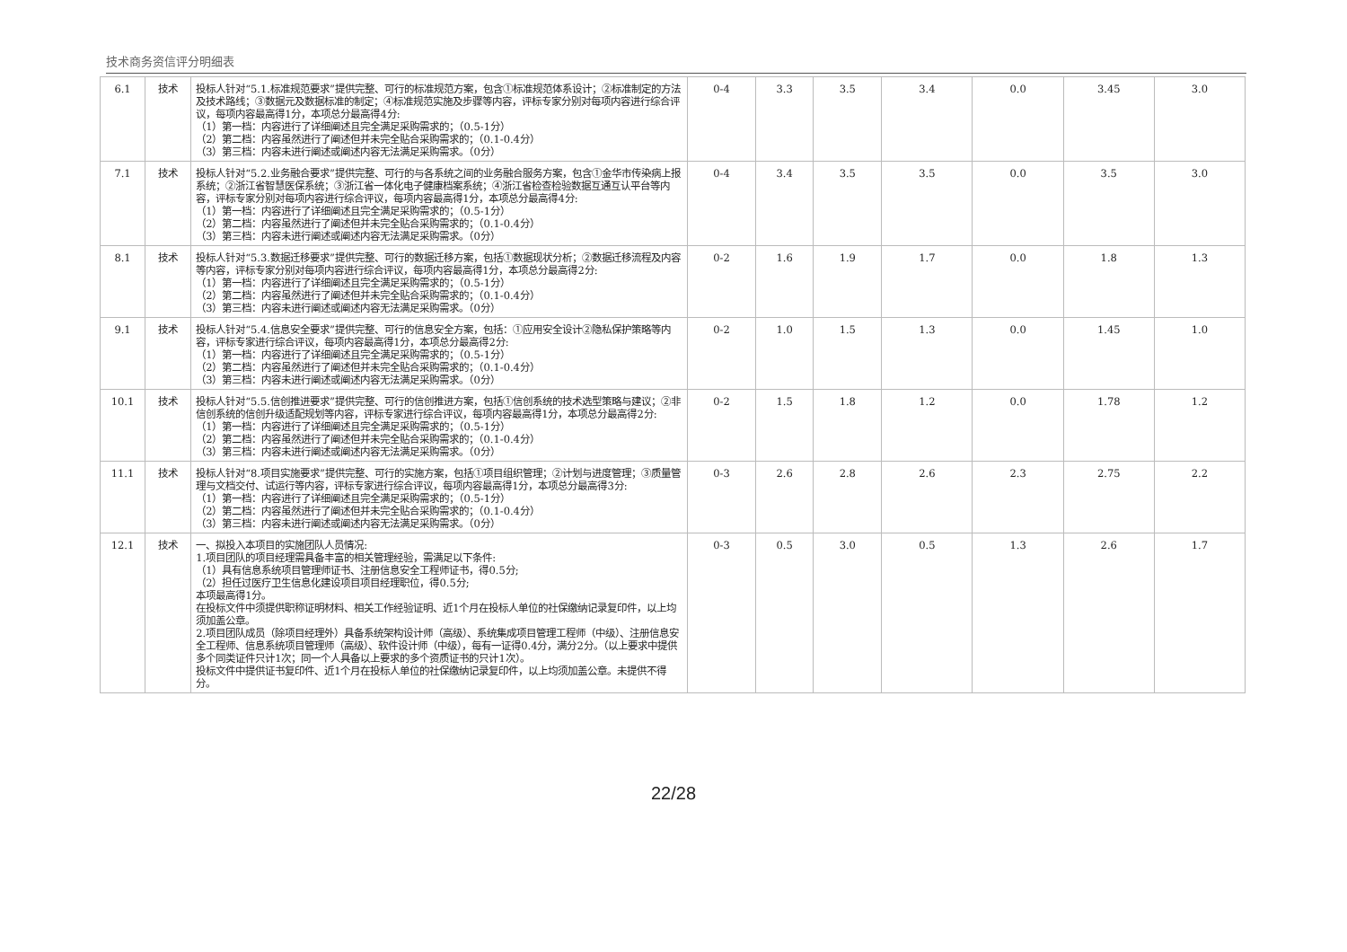技术商务资信评分明细表
| 6.1 | 技术 | 投标人针对“5.1.标准规范要求”提供完整、可行的标准规范方案，包含①标准规范体系设计；②标准制定的方法及技术路线；③数据元及数据标准的制定；④标准规范实施及步骤等内容，评标专家分别对每项内容进行综合评议，每项内容最高得1分，本项总分最高得4分: （1）第一档：内容进行了详细阐述且完全满足采购需求的；（0.5-1分） （2）第二档：内容虽然进行了阐述但并未完全贴合采购需求的；（0.1-0.4分） （3）第三档：内容未进行阐述或阐述内容无法满足采购需求。（0分） | 0-4 | 3.3 | 3.5 | 3.4 | 0.0 | 3.45 | 3.0 |
| 7.1 | 技术 | 投标人针对“5.2.业务融合要求”提供完整、可行的与各系统之间的业务融合服务方案，包含①金华市传染病上报系统；②浙江省智慧医保系统；③浙江省一体化电子健康档案系统；④浙江省检查检验数据互通互认平台等内容，评标专家分别对每项内容进行综合评议，每项内容最高得1分，本项总分最高得4分: （1）第一档：内容进行了详细阐述且完全满足采购需求的；（0.5-1分） （2）第二档：内容虽然进行了阐述但并未完全贴合采购需求的；（0.1-0.4分） （3）第三档：内容未进行阐述或阐述内容无法满足采购需求。（0分） | 0-4 | 3.4 | 3.5 | 3.5 | 0.0 | 3.5 | 3.0 |
| 8.1 | 技术 | 投标人针对“5.3.数据迁移要求”提供完整、可行的数据迁移方案，包括①数据现状分析；②数据迁移流程及内容等内容，评标专家分别对每项内容进行综合评议，每项内容最高得1分，本项总分最高得2分: （1）第一档：内容进行了详细阐述且完全满足采购需求的；（0.5-1分） （2）第二档：内容虽然进行了阐述但并未完全贴合采购需求的；（0.1-0.4分） （3）第三档：内容未进行阐述或阐述内容无法满足采购需求。（0分） | 0-2 | 1.6 | 1.9 | 1.7 | 0.0 | 1.8 | 1.3 |
| 9.1 | 技术 | 投标人针对“5.4.信息安全要求”提供完整、可行的信息安全方案，包括：①应用安全设计②隐私保护策略等内容，评标专家进行综合评议，每项内容最高得1分，本项总分最高得2分: （1）第一档：内容进行了详细阐述且完全满足采购需求的；（0.5-1分） （2）第二档：内容虽然进行了阐述但并未完全贴合采购需求的；（0.1-0.4分） （3）第三档：内容未进行阐述或阐述内容无法满足采购需求。（0分） | 0-2 | 1.0 | 1.5 | 1.3 | 0.0 | 1.45 | 1.0 |
| 10.1 | 技术 | 投标人针对“5.5.信创推进要求”提供完整、可行的信创推进方案，包括①信创系统的技术选型策略与建议；②非信创系统的信创升级适配规划等内容，评标专家进行综合评议，每项内容最高得1分，本项总分最高得2分: （1）第一档：内容进行了详细阐述且完全满足采购需求的；（0.5-1分） （2）第二档：内容虽然进行了阐述但并未完全贴合采购需求的；（0.1-0.4分） （3）第三档：内容未进行阐述或阐述内容无法满足采购需求。（0分） | 0-2 | 1.5 | 1.8 | 1.2 | 0.0 | 1.78 | 1.2 |
| 11.1 | 技术 | 投标人针对“8.项目实施要求”提供完整、可行的实施方案，包括①项目组织管理；②计划与进度管理；③质量管理与文档交付、试运行等内容，评标专家进行综合评议，每项内容最高得1分，本项总分最高得3分: （1）第一档：内容进行了详细阐述且完全满足采购需求的；（0.5-1分） （2）第二档：内容虽然进行了阐述但并未完全贴合采购需求的；（0.1-0.4分） （3）第三档：内容未进行阐述或阐述内容无法满足采购需求。（0分） | 0-3 | 2.6 | 2.8 | 2.6 | 2.3 | 2.75 | 2.2 |
| 12.1 | 技术 | 一、拟投入本项目的实施团队人员情况: 1.项目团队的项目经理需具备丰富的相关管理经验，需满足以下条件: （1）具有信息系统项目管理师证书、注册信息安全工程师证书，得0.5分; （2）担任过医疗卫生信息化建设项目项目经理职位，得0.5分; 本项最高得1分。 在投标文件中须提供职称证明材料、相关工作经验证明、近1个月在投标人单位的社保缴纳记录复印件，以上均须加盖公章。 2.项目团队成员（除项目经理外）具备系统架构设计师（高级）、系统集成项目管理工程师（中级）、注册信息安全工程师、信息系统项目管理师（高级）、软件设计师（中级），每有一证得0.4分，满分2分。（以上要求中提供多个同类证件只计1次；同一个人具备以上要求的多个资质证书的只计1次）。 投标文件中提供证书复印件、近1个月在投标人单位的社保缴纳记录复印件，以上均须加盖公章。未提供不得分。 | 0-3 | 0.5 | 3.0 | 0.5 | 1.3 | 2.6 | 1.7 |
22/28